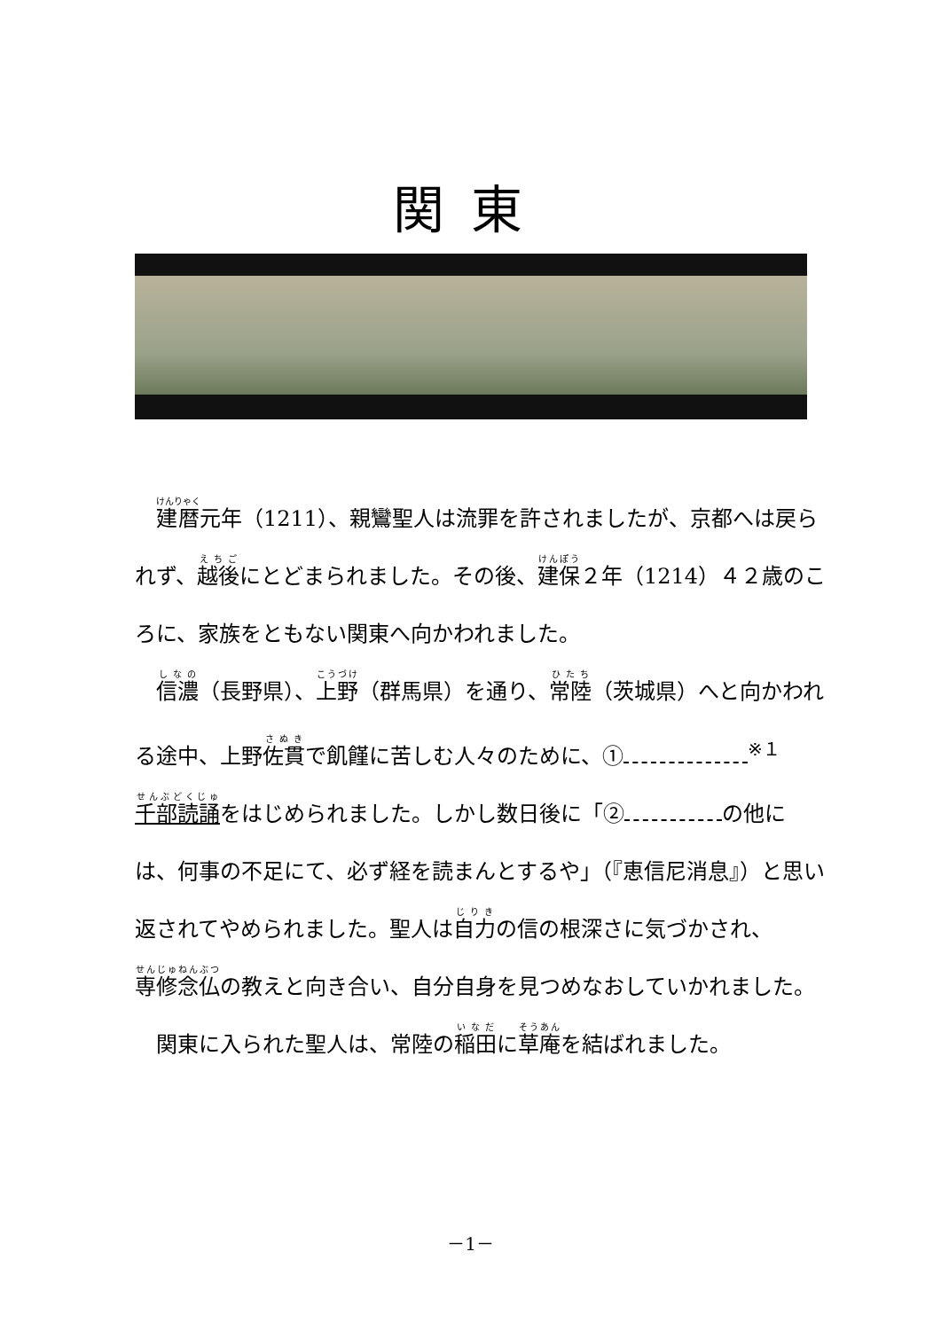関東
　建暦元年（1211）、親鸞聖人は流罪を許されましたが、京都へは戻られず、越後にとどまられました。その後、建保２年（1214）４２歳のころに、家族をともない関東へ向かわれました。
　信濃（長野県）、上野（群馬県）を通り、常陸（茨城県）へと向かわれる途中、上野佐貫で飢饉に苦しむ人々のために、①<sup>※１</sup>千部読誦をはじめられました。しかし数日後に「② の他には、何事の不足にて、必ず経を読まんとするや」（『恵信尼消息』）と思い返されてやめられました。聖人は自力の信の根深さに気づかされ、専修念仏の教えと向き合い、自分自身を見つめなおしていかれました。
　関東に入られた聖人は、常陸の稲田に草庵を結ばれました。
－1－